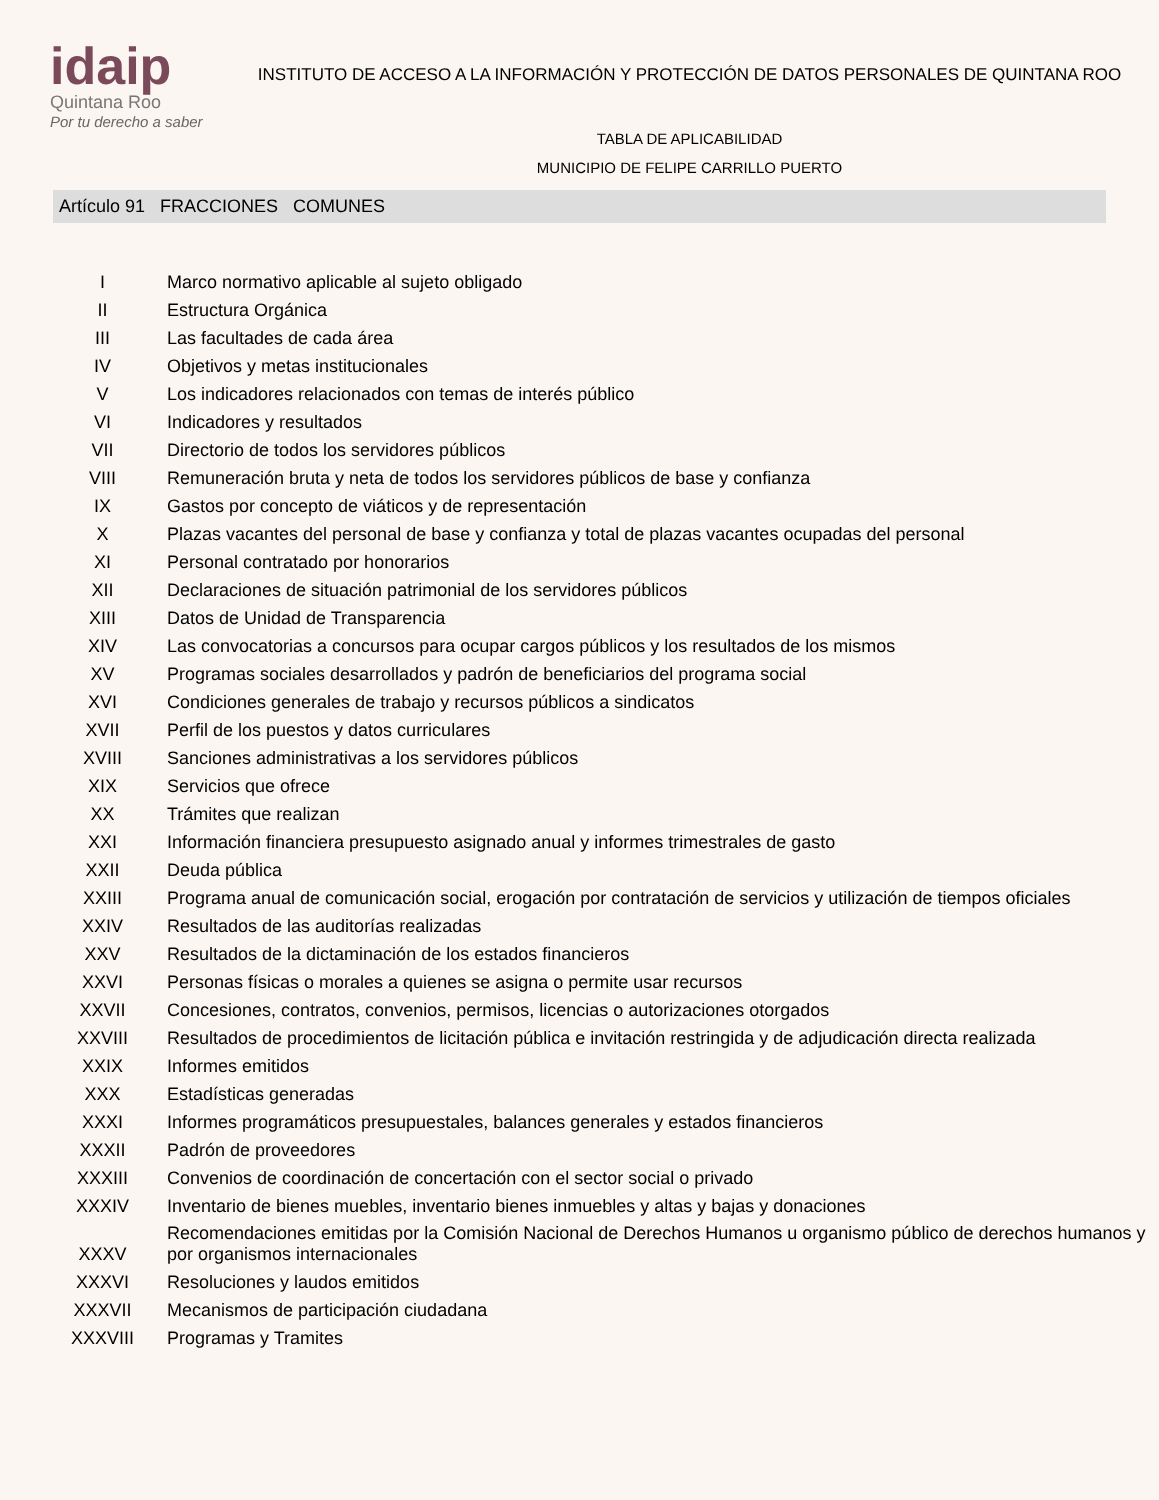idaip
Quintana Roo
Por tu derecho a saber
INSTITUTO DE ACCESO A LA INFORMACIÓN Y PROTECCIÓN DE DATOS PERSONALES DE QUINTANA ROO
TABLA DE APLICABILIDAD
MUNICIPIO DE FELIPE CARRILLO PUERTO
Artículo 91 FRACCIONES COMUNES
| I | Marco normativo aplicable al sujeto obligado |
| II | Estructura Orgánica |
| III | Las facultades de cada área |
| IV | Objetivos y metas institucionales |
| V | Los indicadores relacionados con temas de interés público |
| VI | Indicadores y resultados |
| VII | Directorio de todos los servidores públicos |
| VIII | Remuneración bruta y neta de todos los servidores públicos de base y confianza |
| IX | Gastos por concepto de viáticos y de representación |
| X | Plazas vacantes del personal de base y confianza y total de plazas vacantes ocupadas del personal |
| XI | Personal contratado por honorarios |
| XII | Declaraciones de situación patrimonial de los servidores públicos |
| XIII | Datos de Unidad de Transparencia |
| XIV | Las convocatorias a concursos para ocupar cargos públicos y los resultados de los mismos |
| XV | Programas sociales desarrollados y padrón de beneficiarios del programa social |
| XVI | Condiciones generales de trabajo y recursos públicos a sindicatos |
| XVII | Perfil de los puestos y datos curriculares |
| XVIII | Sanciones administrativas a los servidores públicos |
| XIX | Servicios que ofrece |
| XX | Trámites que realizan |
| XXI | Información financiera presupuesto asignado anual y informes trimestrales de gasto |
| XXII | Deuda pública |
| XXIII | Programa anual de comunicación social, erogación por contratación de servicios y utilización de tiempos oficiales |
| XXIV | Resultados de las auditorías realizadas |
| XXV | Resultados de la dictaminación de los estados financieros |
| XXVI | Personas físicas o morales a quienes se asigna o permite usar recursos |
| XXVII | Concesiones, contratos, convenios, permisos, licencias o autorizaciones otorgados |
| XXVIII | Resultados de procedimientos de licitación pública e invitación restringida y de adjudicación directa realizada |
| XXIX | Informes emitidos |
| XXX | Estadísticas generadas |
| XXXI | Informes programáticos presupuestales, balances generales y estados financieros |
| XXXII | Padrón de proveedores |
| XXXIII | Convenios de coordinación de concertación con el sector social o privado |
| XXXIV | Inventario de bienes muebles, inventario bienes inmuebles y altas y bajas y donaciones |
| XXXV | Recomendaciones emitidas por la Comisión Nacional de Derechos Humanos u organismo público de derechos humanos y por organismos internacionales |
| XXXVI | Resoluciones y laudos emitidos |
| XXXVII | Mecanismos de participación ciudadana |
| XXXVIII | Programas y Tramites |